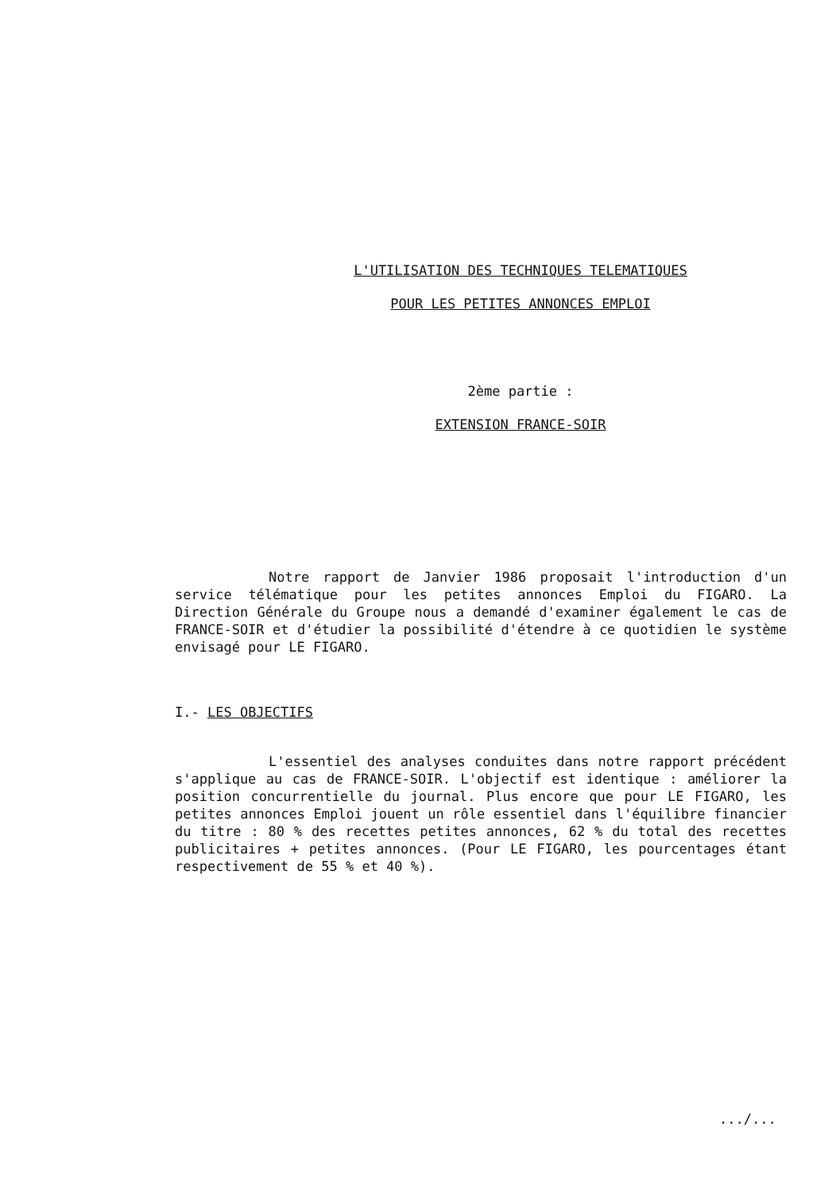L'UTILISATION DES TECHNIQUES TELEMATIQUES
POUR LES PETITES ANNONCES EMPLOI
2ème partie :
EXTENSION FRANCE-SOIR
Notre rapport de Janvier 1986 proposait l'introduction d'un service télématique pour les petites annonces Emploi du FIGARO. La Direction Générale du Groupe nous a demandé d'examiner également le cas de FRANCE-SOIR et d'étudier la possibilité d'étendre à ce quotidien le système envisagé pour LE FIGARO.
I.- LES OBJECTIFS
L'essentiel des analyses conduites dans notre rapport précédent s'applique au cas de FRANCE-SOIR. L'objectif est identique : améliorer la position concurrentielle du journal. Plus encore que pour LE FIGARO, les petites annonces Emploi jouent un rôle essentiel dans l'équilibre financier du titre : 80 % des recettes petites annonces, 62 % du total des recettes publicitaires + petites annonces. (Pour LE FIGARO, les pourcentages étant respectivement de 55 % et 40 %).
.../...